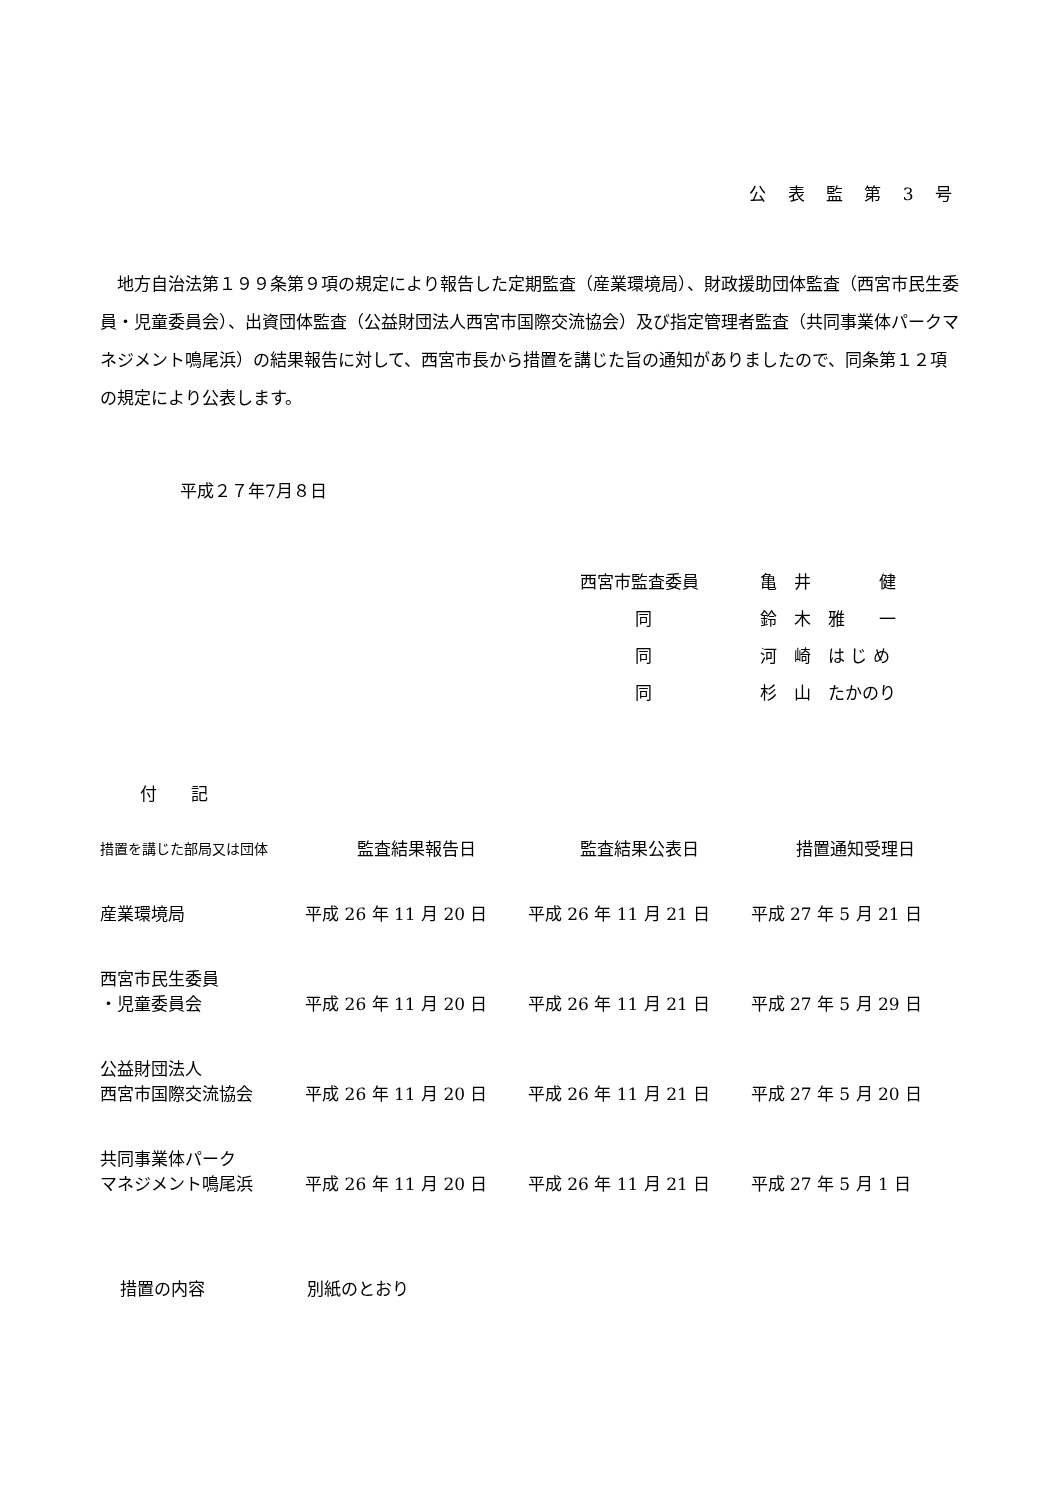公 表 監 第 3 号
地方自治法第１９９条第９項の規定により報告した定期監査（産業環境局）、財政援助団体監査（西宮市民生委員・児童委員会）、出資団体監査（公益財団法人西宮市国際交流協会）及び指定管理者監査（共同事業体パークマネジメント鳴尾浜）の結果報告に対して、西宮市長から措置を講じた旨の通知がありましたので、同条第１２項の規定により公表します。
平成２７年7月８日
| 西宮市監査委員 | 亀 井 健 |
| 同 | 鈴 木 雅 一 |
| 同 | 河 崎 は じ め |
| 同 | 杉 山 たかのり |
付　　記
| 措置を講じた部局又は団体 | 監査結果報告日 | 監査結果公表日 | 措置通知受理日 |
| --- | --- | --- | --- |
| 産業環境局 | 平成 26 年 11 月 20 日 | 平成 26 年 11 月 21 日 | 平成 27 年 5 月 21 日 |
| 西宮市民生委員 ・児童委員会 | 平成 26 年 11 月 20 日 | 平成 26 年 11 月 21 日 | 平成 27 年 5 月 29 日 |
| 公益財団法人 西宮市国際交流協会 | 平成 26 年 11 月 20 日 | 平成 26 年 11 月 21 日 | 平成 27 年 5 月 20 日 |
| 共同事業体パーク マネジメント鳴尾浜 | 平成 26 年 11 月 20 日 | 平成 26 年 11 月 21 日 | 平成 27 年 5 月 1 日 |
措置の内容　　　　　　別紙のとおり